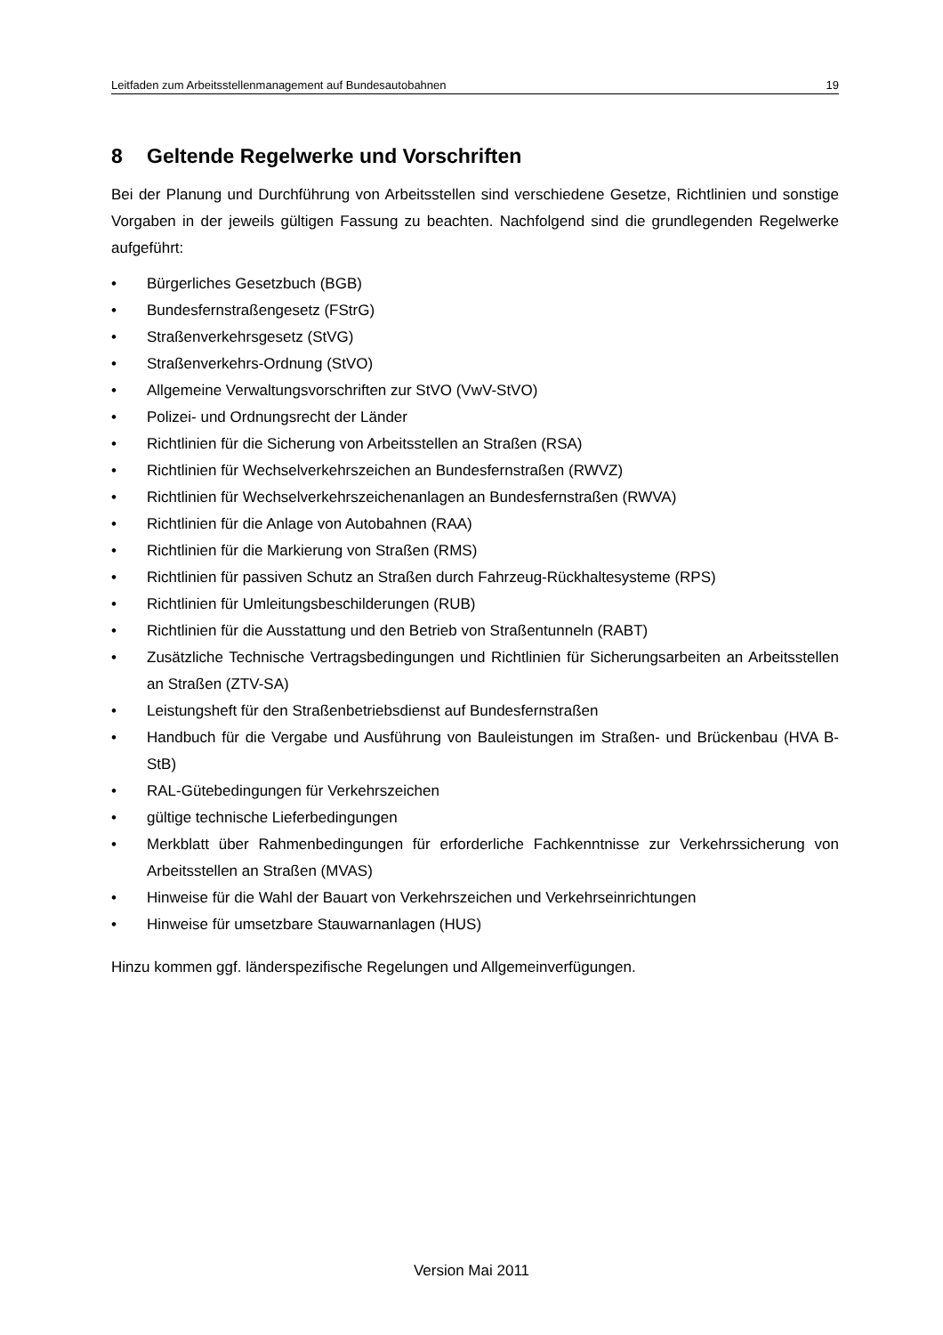Leitfaden zum Arbeitsstellenmanagement auf Bundesautobahnen 19
8 Geltende Regelwerke und Vorschriften
Bei der Planung und Durchführung von Arbeitsstellen sind verschiedene Gesetze, Richtlinien und sonstige Vorgaben in der jeweils gültigen Fassung zu beachten. Nachfolgend sind die grundlegenden Regelwerke aufgeführt:
• Bürgerliches Gesetzbuch (BGB)
• Bundesfernstraßengesetz (FStrG)
• Straßenverkehrsgesetz (StVG)
• Straßenverkehrs-Ordnung (StVO)
• Allgemeine Verwaltungsvorschriften zur StVO (VwV-StVO)
• Polizei- und Ordnungsrecht der Länder
• Richtlinien für die Sicherung von Arbeitsstellen an Straßen (RSA)
• Richtlinien für Wechselverkehrszeichen an Bundesfernstraßen (RWVZ)
• Richtlinien für Wechselverkehrszeichenanlagen an Bundesfernstraßen (RWVA)
• Richtlinien für die Anlage von Autobahnen (RAA)
• Richtlinien für die Markierung von Straßen (RMS)
• Richtlinien für passiven Schutz an Straßen durch Fahrzeug-Rückhaltesysteme (RPS)
• Richtlinien für Umleitungsbeschilderungen (RUB)
• Richtlinien für die Ausstattung und den Betrieb von Straßentunneln (RABT)
• Zusätzliche Technische Vertragsbedingungen und Richtlinien für Sicherungsarbeiten an Arbeitsstellen an Straßen (ZTV-SA)
• Leistungsheft für den Straßenbetriebsdienst auf Bundesfernstraßen
• Handbuch für die Vergabe und Ausführung von Bauleistungen im Straßen- und Brückenbau (HVA B-StB)
• RAL-Gütebedingungen für Verkehrszeichen
• gültige technische Lieferbedingungen
• Merkblatt über Rahmenbedingungen für erforderliche Fachkenntnisse zur Verkehrssicherung von Arbeitsstellen an Straßen (MVAS)
• Hinweise für die Wahl der Bauart von Verkehrszeichen und Verkehrseinrichtungen
• Hinweise für umsetzbare Stauwarnanlagen (HUS)
Hinzu kommen ggf. länderspezifische Regelungen und Allgemeinverfügungen.
Version Mai 2011